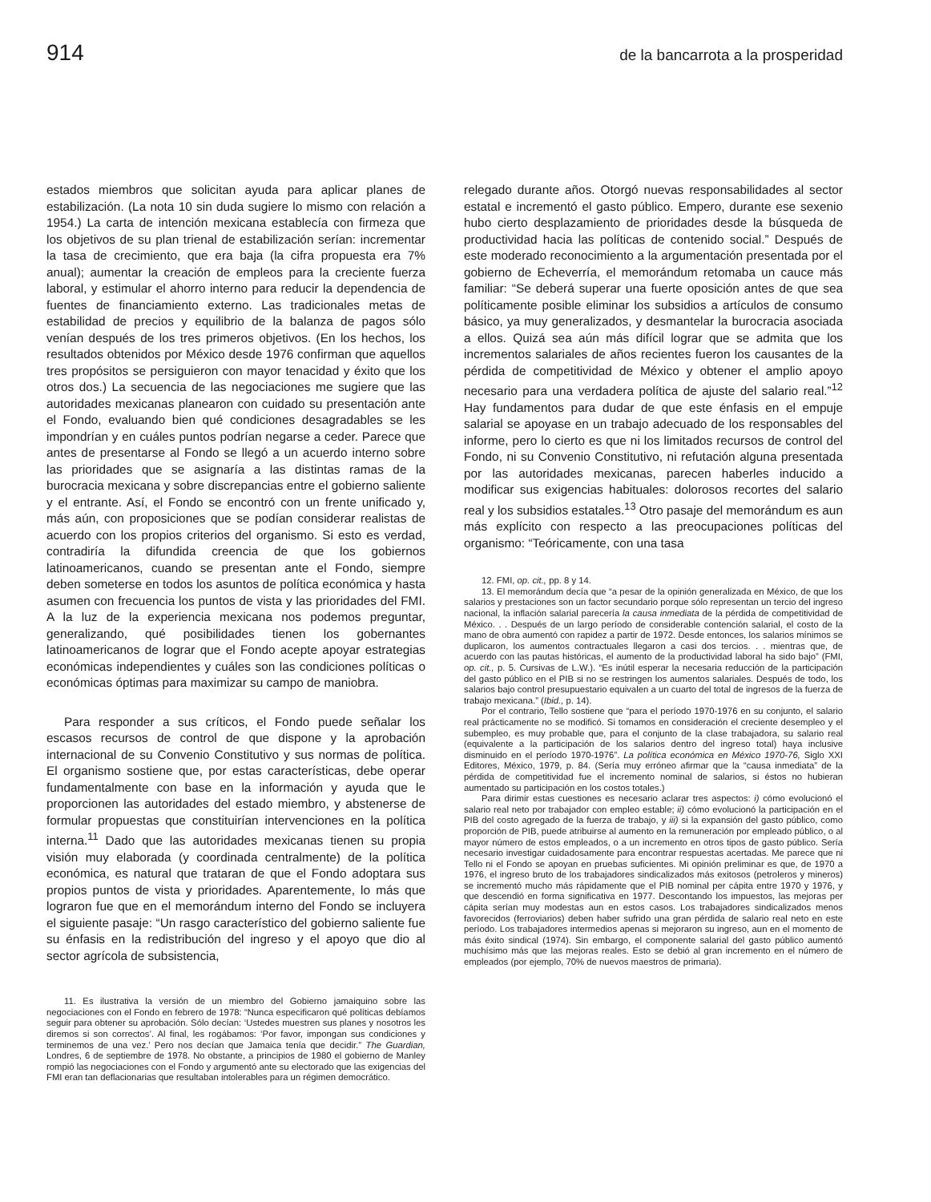914 de la bancarrota a la prosperidad
estados miembros que solicitan ayuda para aplicar planes de estabilización. (La nota 10 sin duda sugiere lo mismo con relación a 1954.) La carta de intención mexicana establecía con firmeza que los objetivos de su plan trienal de estabilización serían: incrementar la tasa de crecimiento, que era baja (la cifra propuesta era 7% anual); aumentar la creación de empleos para la creciente fuerza laboral, y estimular el ahorro interno para reducir la dependencia de fuentes de financiamiento externo. Las tradicionales metas de estabilidad de precios y equilibrio de la balanza de pagos sólo venían después de los tres primeros objetivos. (En los hechos, los resultados obtenidos por México desde 1976 confirman que aquellos tres propósitos se persiguieron con mayor tenacidad y éxito que los otros dos.) La secuencia de las negociaciones me sugiere que las autoridades mexicanas planearon con cuidado su presentación ante el Fondo, evaluando bien qué condiciones desagradables se les impondrían y en cuáles puntos podrían negarse a ceder. Parece que antes de presentarse al Fondo se llegó a un acuerdo interno sobre las prioridades que se asignaría a las distintas ramas de la burocracia mexicana y sobre discrepancias entre el gobierno saliente y el entrante. Así, el Fondo se encontró con un frente unificado y, más aún, con proposiciones que se podían considerar realistas de acuerdo con los propios criterios del organismo. Si esto es verdad, contradiría la difundida creencia de que los gobiernos latinoamericanos, cuando se presentan ante el Fondo, siempre deben someterse en todos los asuntos de política económica y hasta asumen con frecuencia los puntos de vista y las prioridades del FMI. A la luz de la experiencia mexicana nos podemos preguntar, generalizando, qué posibilidades tienen los gobernantes latinoamericanos de lograr que el Fondo acepte apoyar estrategias económicas independientes y cuáles son las condiciones políticas o económicas óptimas para maximizar su campo de maniobra.
Para responder a sus críticos, el Fondo puede señalar los escasos recursos de control de que dispone y la aprobación internacional de su Convenio Constitutivo y sus normas de política. El organismo sostiene que, por estas características, debe operar fundamentalmente con base en la información y ayuda que le proporcionen las autoridades del estado miembro, y abstenerse de formular propuestas que constituirían intervenciones en la política interna.<sup>11</sup> Dado que las autoridades mexicanas tienen su propia visión muy elaborada (y coordinada centralmente) de la política económica, es natural que trataran de que el Fondo adoptara sus propios puntos de vista y prioridades. Aparentemente, lo más que lograron fue que en el memorándum interno del Fondo se incluyera el siguiente pasaje: “Un rasgo característico del gobierno saliente fue su énfasis en la redistribución del ingreso y el apoyo que dio al sector agrícola de subsistencia,
11. Es ilustrativa la versión de un miembro del Gobierno jamaiquino sobre las negociaciones con el Fondo en febrero de 1978: “Nunca especificaron qué políticas debíamos seguir para obtener su aprobación. Sólo decían: ‘Ustedes muestren sus planes y nosotros les diremos si son correctos’. Al final, les rogábamos: ‘Por favor, impongan sus condiciones y terminemos de una vez.’ Pero nos decían que Jamaica tenía que decidir.” The Guardian, Londres, 6 de septiembre de 1978. No obstante, a principios de 1980 el gobierno de Manley rompió las negociaciones con el Fondo y argumentó ante su electorado que las exigencias del FMI eran tan deflacionarias que resultaban intolerables para un régimen democrático.
relegado durante años. Otorgó nuevas responsabilidades al sector estatal e incrementó el gasto público. Empero, durante ese sexenio hubo cierto desplazamiento de prioridades desde la búsqueda de productividad hacia las políticas de contenido social.” Después de este moderado reconocimiento a la argumentación presentada por el gobierno de Echeverría, el memorándum retomaba un cauce más familiar: “Se deberá superar una fuerte oposición antes de que sea políticamente posible eliminar los subsidios a artículos de consumo básico, ya muy generalizados, y desmantelar la burocracia asociada a ellos. Quizá sea aún más difícil lograr que se admita que los incrementos salariales de años recientes fueron los causantes de la pérdida de competitividad de México y obtener el amplio apoyo necesario para una verdadera política de ajuste del salario real.”<sup>12</sup> Hay fundamentos para dudar de que este énfasis en el empuje salarial se apoyase en un trabajo adecuado de los responsables del informe, pero lo cierto es que ni los limitados recursos de control del Fondo, ni su Convenio Constitutivo, ni refutación alguna presentada por las autoridades mexicanas, parecen haberles inducido a modificar sus exigencias habituales: dolorosos recortes del salario real y los subsidios estatales.<sup>13</sup> Otro pasaje del memorándum es aun más explícito con respecto a las preocupaciones políticas del organismo: “Teóricamente, con una tasa
12. FMI, op. cit., pp. 8 y 14.
13. El memorándum decía que “a pesar de la opinión generalizada en México, de que los salarios y prestaciones son un factor secundario porque sólo representan un tercio del ingreso nacional, la inflación salarial parecería la causa inmediata de la pérdida de competitividad de México. . . Después de un largo período de considerable contención salarial, el costo de la mano de obra aumentó con rapidez a partir de 1972. Desde entonces, los salarios mínimos se duplicaron, los aumentos contractuales llegaron a casi dos tercios. . . mientras que, de acuerdo con las pautas históricas, el aumento de la productividad laboral ha sido bajo” (FMI, op. cit., p. 5. Cursivas de L.W.). “Es inútil esperar la necesaria reducción de la participación del gasto público en el PIB si no se restringen los aumentos salariales. Después de todo, los salarios bajo control presupuestario equivalen a un cuarto del total de ingresos de la fuerza de trabajo mexicana.” (Ibid., p. 14).
Por el contrario, Tello sostiene que “para el período 1970-1976 en su conjunto, el salario real prácticamente no se modificó. Si tomamos en consideración el creciente desempleo y el subempleo, es muy probable que, para el conjunto de la clase trabajadora, su salario real (equivalente a la participación de los salarios dentro del ingreso total) haya inclusive disminuido en el período 1970-1976”. La política económica en México 1970-76, Siglo XXI Editores, México, 1979, p. 84. (Sería muy erróneo afirmar que la “causa inmediata” de la pérdida de competitividad fue el incremento nominal de salarios, si éstos no hubieran aumentado su participación en los costos totales.)
Para dirimir estas cuestiones es necesario aclarar tres aspectos: i) cómo evolucionó el salario real neto por trabajador con empleo estable; ii) cómo evolucionó la participación en el PIB del costo agregado de la fuerza de trabajo, y iii) si la expansión del gasto público, como proporción de PIB, puede atribuirse al aumento en la remuneración por empleado público, o al mayor número de estos empleados, o a un incremento en otros tipos de gasto público. Sería necesario investigar cuidadosamente para encontrar respuestas acertadas. Me parece que ni Tello ni el Fondo se apoyan en pruebas suficientes. Mi opinión preliminar es que, de 1970 a 1976, el ingreso bruto de los trabajadores sindicalizados más exitosos (petroleros y mineros) se incrementó mucho más rápidamente que el PIB nominal per cápita entre 1970 y 1976, y que descendió en forma significativa en 1977. Descontando los impuestos, las mejoras per cápita serían muy modestas aun en estos casos. Los trabajadores sindicalizados menos favorecidos (ferroviarios) deben haber sufrido una gran pérdida de salario real neto en este período. Los trabajadores intermedios apenas si mejoraron su ingreso, aun en el momento de más éxito sindical (1974). Sin embargo, el componente salarial del gasto público aumentó muchísimo más que las mejoras reales. Esto se debió al gran incremento en el número de empleados (por ejemplo, 70% de nuevos maestros de primaria).